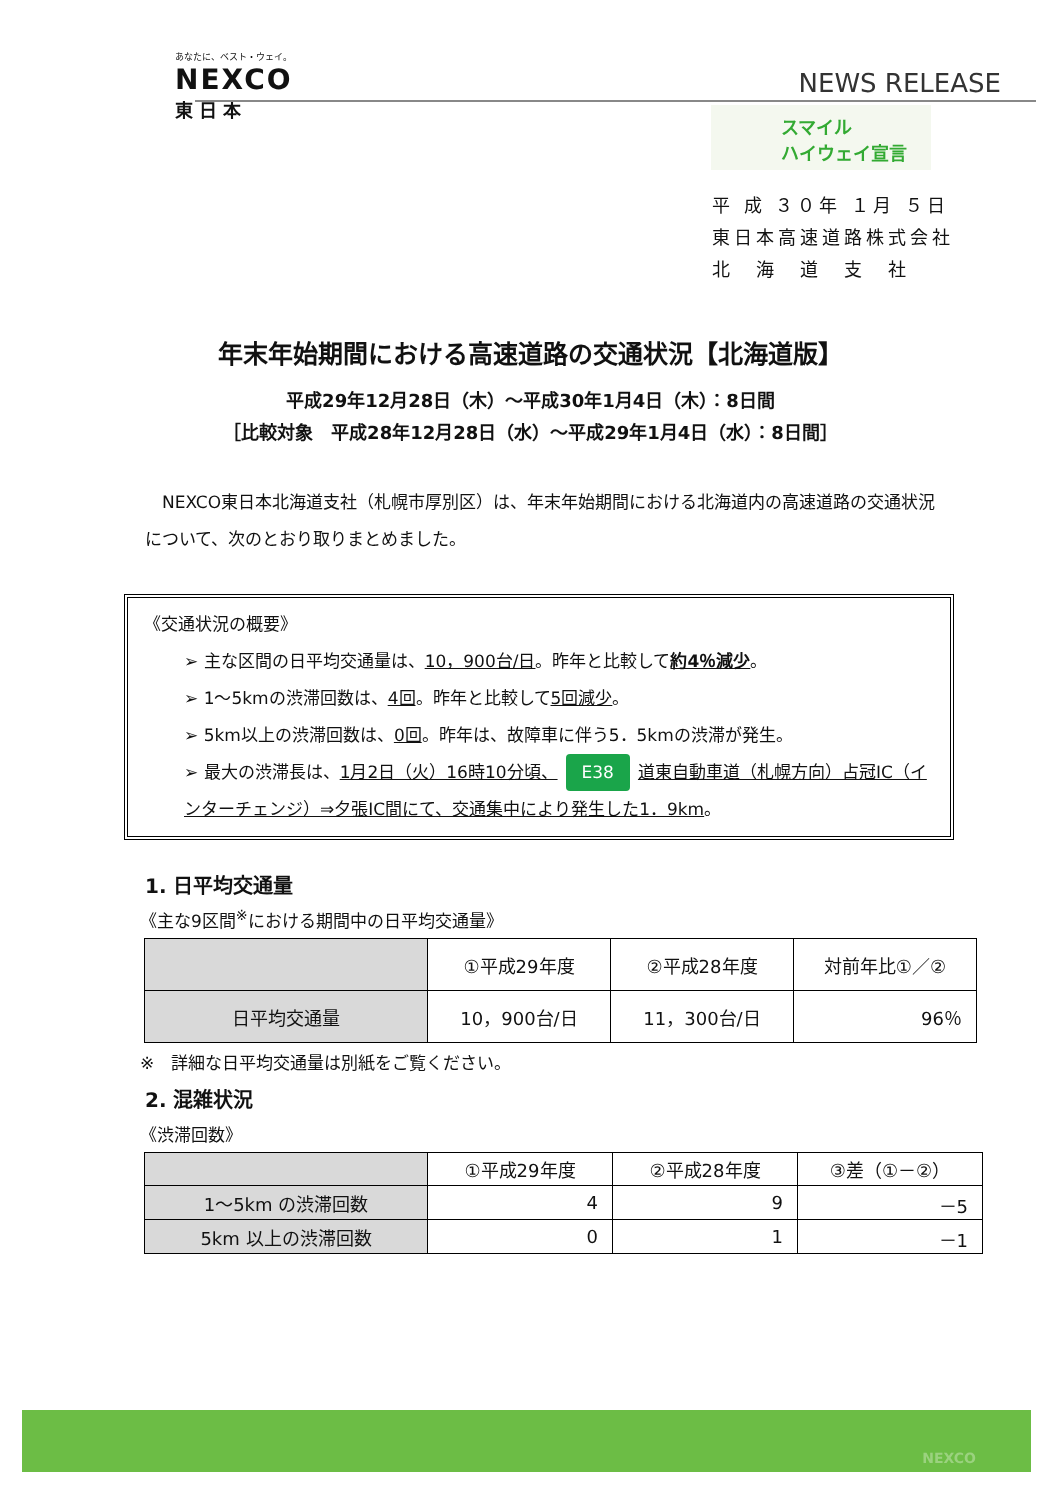あなたに、ベスト・ウェイ。
NEXCO
東日本
NEWS RELEASE
スマイル
ハイウェイ宣言
平 成 ３０年 １月 ５日
東日本高速道路株式会社
北　海　道　支　社
年末年始期間における高速道路の交通状況【北海道版】
平成29年12月28日（木）～平成30年1月4日（木）：8日間
［比較対象　平成28年12月28日（水）～平成29年1月4日（水）：8日間］
NEXCO東日本北海道支社（札幌市厚別区）は、年末年始期間における北海道内の高速道路の交通状況について、次のとおり取りまとめました。
《交通状況の概要》
➢ 主な区間の日平均交通量は、10，900台/日。昨年と比較して約4％減少。
➢ 1～5kmの渋滞回数は、4回。昨年と比較して5回減少。
➢ 5km以上の渋滞回数は、0回。昨年は、故障車に伴う5．5kmの渋滞が発生。
➢ 最大の渋滞長は、1月2日（火）16時10分頃、 E38 道東自動車道（札幌方向）占冠IC（インターチェンジ）⇒夕張IC間にて、交通集中により発生した1．9km。
1. 日平均交通量
《主な9区間<sup>※</sup>における期間中の日平均交通量》
| | ①平成29年度 | ②平成28年度 | 対前年比①／② |
| --- | --- | --- | --- |
| 日平均交通量 | 10，900台/日 | 11，300台/日 | 96％ |
※　詳細な日平均交通量は別紙をご覧ください。
2. 混雑状況
《渋滞回数》
| | ①平成29年度 | ②平成28年度 | ③差（①－②） |
| --- | --- | --- | --- |
| 1～5km の渋滞回数 | 4 | 9 | －5 |
| 5km 以上の渋滞回数 | 0 | 1 | －1 |
NEXCO